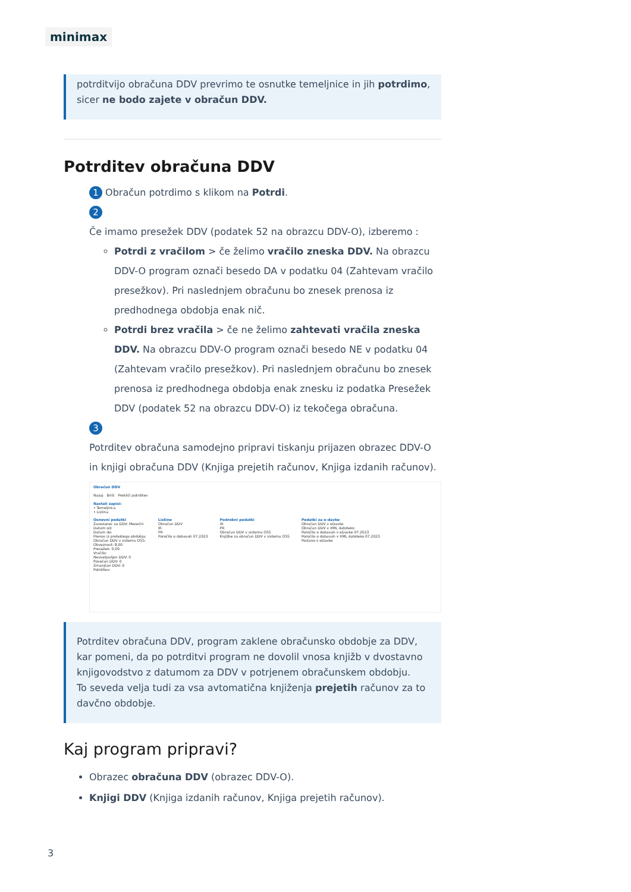minimax
potrditvijo obračuna DDV prevrimo te osnutke temeljnice in jih potrdimo, sicer ne bodo zajete v obračun DDV.
Potrditev obračuna DDV
1 Obračun potrdimo s klikom na Potrdi.
2
Če imamo presežek DDV (podatek 52 na obrazcu DDV-O), izberemo :
Potrdi z vračilom > če želimo vračilo zneska DDV. Na obrazcu DDV-O program označi besedo DA v podatku 04 (Zahtevam vračilo presežkov). Pri naslednjem obračunu bo znesek prenosa iz predhodnega obdobja enak nič.
Potrdi brez vračila > če ne želimo zahtevati vračila zneska DDV. Na obrazcu DDV-O program označi besedo NE v podatku 04 (Zahtevam vračilo presežkov). Pri naslednjem obračunu bo znesek prenosa iz predhodnega obdobja enak znesku iz podatka Presežek DDV (podatek 52 na obrazcu DDV-O) iz tekočega obračuna.
3
Potrditev obračuna samodejno pripravi tiskanju prijazen obrazec DDV-O in knjigi obračuna DDV (Knjiga prejetih računov, Knjiga izdanih računov).
Obračun DDV
Nazaj Briši Prekliči potrditev
Nastali zapisi:
• Temeljnica
• Listina
Osnovni podatki
Zavezanec za DDV: Mesečni
Datum od:
Datum do:
Prenos iz preteklega obdobja:
Obračun DDV v sistemu OSS:
Obveznost: 8,00
Presežek: 0,00
Vračilo:
Neuveljavljen DDV: 0
Povečan DDV: 0
Zmanjšan DDV: 0
Potrditev:
Listine
Obračun DDV
IR
PR
Poročilo o dobavah 07.2023
Podrobni podatki
IR
PR
Obračun DDV v sistemu OSS
Knjižbe za obračun DDV v sistemu OSS
Podatki za e-davke
Obračun DDV v eDavke
Obračun DDV v XML datoteko
Poročilo o dobavah v eDavke 07.2023
Poročilo o dobavah v XML datoteko 07.2023
Poslano v eDavke
Potrditev obračuna DDV, program zaklene obračunsko obdobje za DDV, kar pomeni, da po potrditvi program ne dovolil vnosa knjižb v dvostavno knjigovodstvo z datumom za DDV v potrjenem obračunskem obdobju.
To seveda velja tudi za vsa avtomatična knjiženja prejetih računov za to davčno obdobje.
Kaj program pripravi?
Obrazec obračuna DDV (obrazec DDV-O).
Knjigi DDV (Knjiga izdanih računov, Knjiga prejetih računov).
3